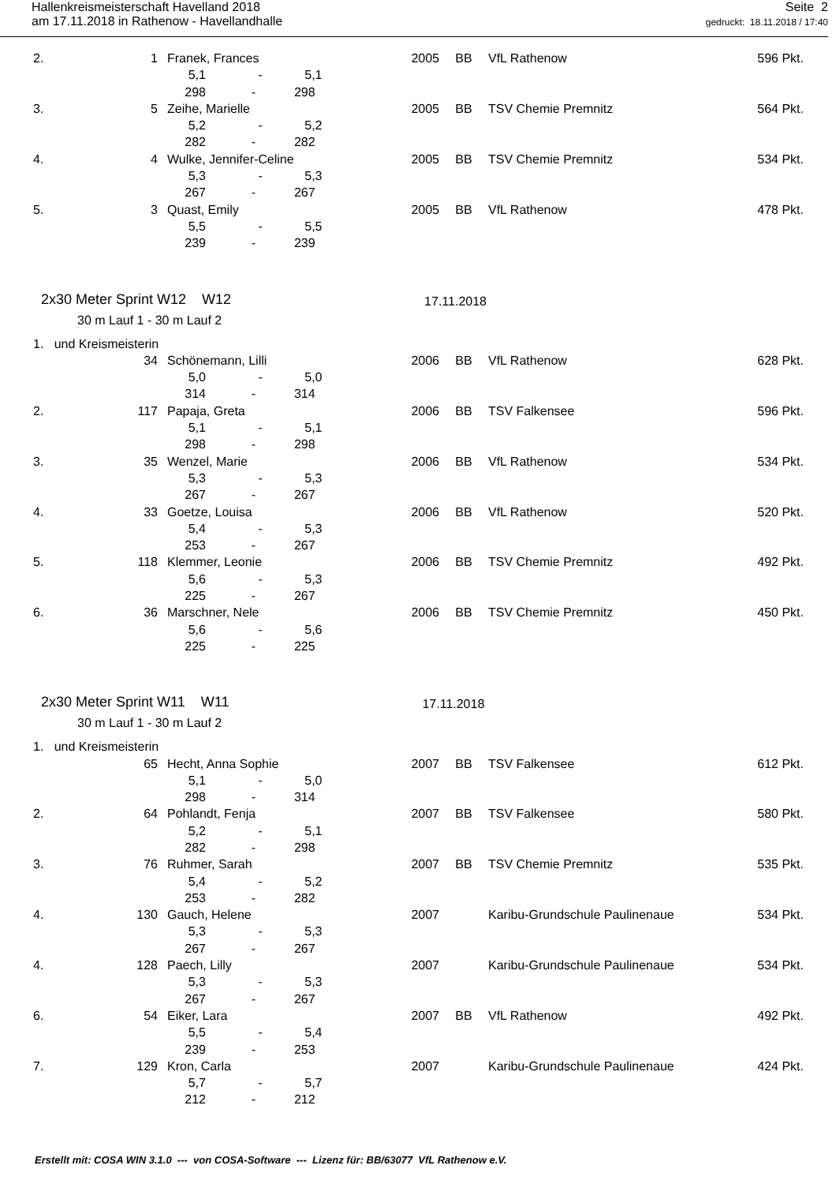Hallenkreismeisterschaft Havelland 2018
am 17.11.2018 in Rathenow - Havellandhalle
Seite 2
gedruckt: 18.11.2018 / 17:40
| 2. | 1 | Franek, Frances | 2005 | BB | VfL Rathenow | 596 Pkt. |
| | | 5,1 - 5,1 | | | | |
| | | 298 - 298 | | | | |
| 3. | 5 | Zeihe, Marielle | 2005 | BB | TSV Chemie Premnitz | 564 Pkt. |
| | | 5,2 - 5,2 | | | | |
| | | 282 - 282 | | | | |
| 4. | 4 | Wulke, Jennifer-Celine | 2005 | BB | TSV Chemie Premnitz | 534 Pkt. |
| | | 5,3 - 5,3 | | | | |
| | | 267 - 267 | | | | |
| 5. | 3 | Quast, Emily | 2005 | BB | VfL Rathenow | 478 Pkt. |
| | | 5,5 - 5,5 | | | | |
| | | 239 - 239 | | | | |
2x30 Meter Sprint W12 W12 17.11.2018
30 m Lauf 1 - 30 m Lauf 2
| 1. und Kreismeisterin | | | | | | |
| | 34 | Schönemann, Lilli | 2006 | BB | VfL Rathenow | 628 Pkt. |
| | | 5,0 - 5,0 | | | | |
| | | 314 - 314 | | | | |
| 2. | 117 | Papaja, Greta | 2006 | BB | TSV Falkensee | 596 Pkt. |
| | | 5,1 - 5,1 | | | | |
| | | 298 - 298 | | | | |
| 3. | 35 | Wenzel, Marie | 2006 | BB | VfL Rathenow | 534 Pkt. |
| | | 5,3 - 5,3 | | | | |
| | | 267 - 267 | | | | |
| 4. | 33 | Goetze, Louisa | 2006 | BB | VfL Rathenow | 520 Pkt. |
| | | 5,4 - 5,3 | | | | |
| | | 253 - 267 | | | | |
| 5. | 118 | Klemmer, Leonie | 2006 | BB | TSV Chemie Premnitz | 492 Pkt. |
| | | 5,6 - 5,3 | | | | |
| | | 225 - 267 | | | | |
| 6. | 36 | Marschner, Nele | 2006 | BB | TSV Chemie Premnitz | 450 Pkt. |
| | | 5,6 - 5,6 | | | | |
| | | 225 - 225 | | | | |
2x30 Meter Sprint W11 W11 17.11.2018
30 m Lauf 1 - 30 m Lauf 2
| 1. und Kreismeisterin | | | | | | |
| | 65 | Hecht, Anna Sophie | 2007 | BB | TSV Falkensee | 612 Pkt. |
| | | 5,1 - 5,0 | | | | |
| | | 298 - 314 | | | | |
| 2. | 64 | Pohlandt, Fenja | 2007 | BB | TSV Falkensee | 580 Pkt. |
| | | 5,2 - 5,1 | | | | |
| | | 282 - 298 | | | | |
| 3. | 76 | Ruhmer, Sarah | 2007 | BB | TSV Chemie Premnitz | 535 Pkt. |
| | | 5,4 - 5,2 | | | | |
| | | 253 - 282 | | | | |
| 4. | 130 | Gauch, Helene | 2007 | | Karibu-Grundschule Paulinenaue | 534 Pkt. |
| | | 5,3 - 5,3 | | | | |
| | | 267 - 267 | | | | |
| 4. | 128 | Paech, Lilly | 2007 | | Karibu-Grundschule Paulinenaue | 534 Pkt. |
| | | 5,3 - 5,3 | | | | |
| | | 267 - 267 | | | | |
| 6. | 54 | Eiker, Lara | 2007 | BB | VfL Rathenow | 492 Pkt. |
| | | 5,5 - 5,4 | | | | |
| | | 239 - 253 | | | | |
| 7. | 129 | Kron, Carla | 2007 | | Karibu-Grundschule Paulinenaue | 424 Pkt. |
| | | 5,7 - 5,7 | | | | |
| | | 212 - 212 | | | | |
Erstellt mit: COSA WIN 3.1.0 --- von COSA-Software --- Lizenz für: BB/63077 VfL Rathenow e.V.